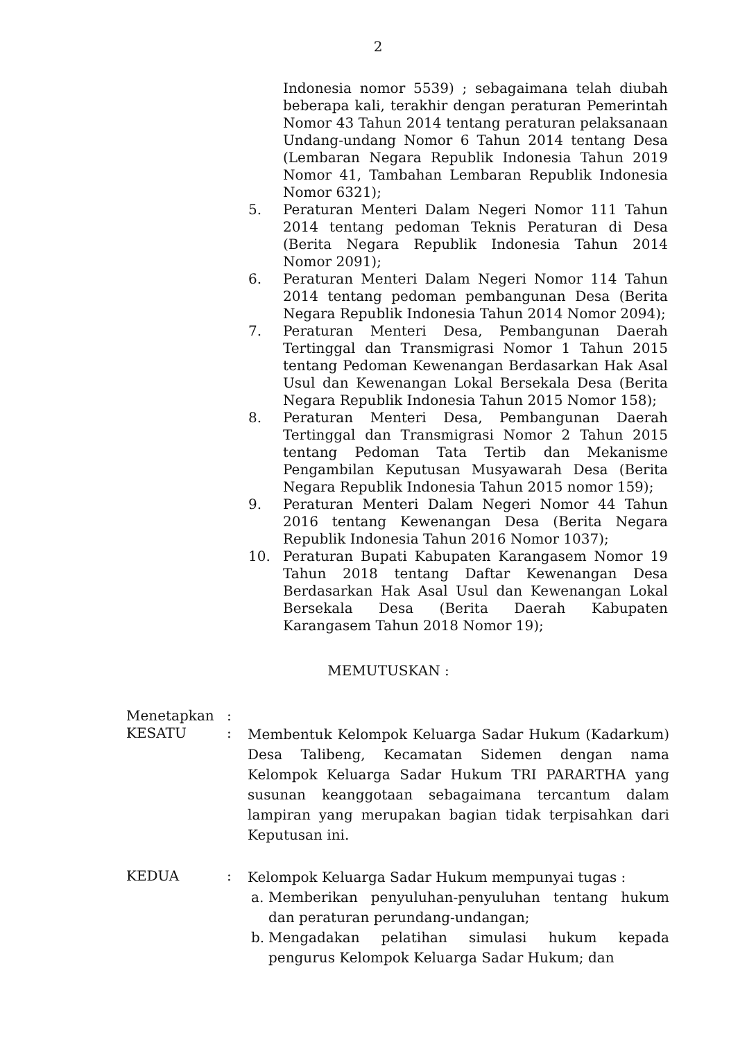2
Indonesia nomor 5539) ; sebagaimana telah diubah beberapa kali, terakhir dengan peraturan Pemerintah Nomor 43 Tahun 2014 tentang peraturan pelaksanaan Undang-undang Nomor 6 Tahun 2014 tentang Desa (Lembaran Negara Republik Indonesia Tahun 2019 Nomor 41, Tambahan Lembaran Republik Indonesia Nomor 6321);
5. Peraturan Menteri Dalam Negeri Nomor 111 Tahun 2014 tentang pedoman Teknis Peraturan di Desa (Berita Negara Republik Indonesia Tahun 2014 Nomor 2091);
6. Peraturan Menteri Dalam Negeri Nomor 114 Tahun 2014 tentang pedoman pembangunan Desa (Berita Negara Republik Indonesia Tahun 2014 Nomor 2094);
7. Peraturan Menteri Desa, Pembangunan Daerah Tertinggal dan Transmigrasi Nomor 1 Tahun 2015 tentang Pedoman Kewenangan Berdasarkan Hak Asal Usul dan Kewenangan Lokal Bersekala Desa (Berita Negara Republik Indonesia Tahun 2015 Nomor 158);
8. Peraturan Menteri Desa, Pembangunan Daerah Tertinggal dan Transmigrasi Nomor 2 Tahun 2015 tentang Pedoman Tata Tertib dan Mekanisme Pengambilan Keputusan Musyawarah Desa (Berita Negara Republik Indonesia Tahun 2015 nomor 159);
9. Peraturan Menteri Dalam Negeri Nomor 44 Tahun 2016 tentang Kewenangan Desa (Berita Negara Republik Indonesia Tahun 2016 Nomor 1037);
10. Peraturan Bupati Kabupaten Karangasem Nomor 19 Tahun 2018 tentang Daftar Kewenangan Desa Berdasarkan Hak Asal Usul dan Kewenangan Lokal Bersekala Desa (Berita Daerah Kabupaten Karangasem Tahun 2018 Nomor 19);
MEMUTUSKAN :
Menetapkan :
KESATU :
Membentuk Kelompok Keluarga Sadar Hukum (Kadarkum) Desa Talibeng, Kecamatan Sidemen dengan nama Kelompok Keluarga Sadar Hukum TRI PARARTHA yang susunan keanggotaan sebagaimana tercantum dalam lampiran yang merupakan bagian tidak terpisahkan dari Keputusan ini.
KEDUA :
Kelompok Keluarga Sadar Hukum mempunyai tugas :
a. Memberikan penyuluhan-penyuluhan tentang hukum dan peraturan perundang-undangan;
b. Mengadakan pelatihan simulasi hukum kepada pengurus Kelompok Keluarga Sadar Hukum; dan